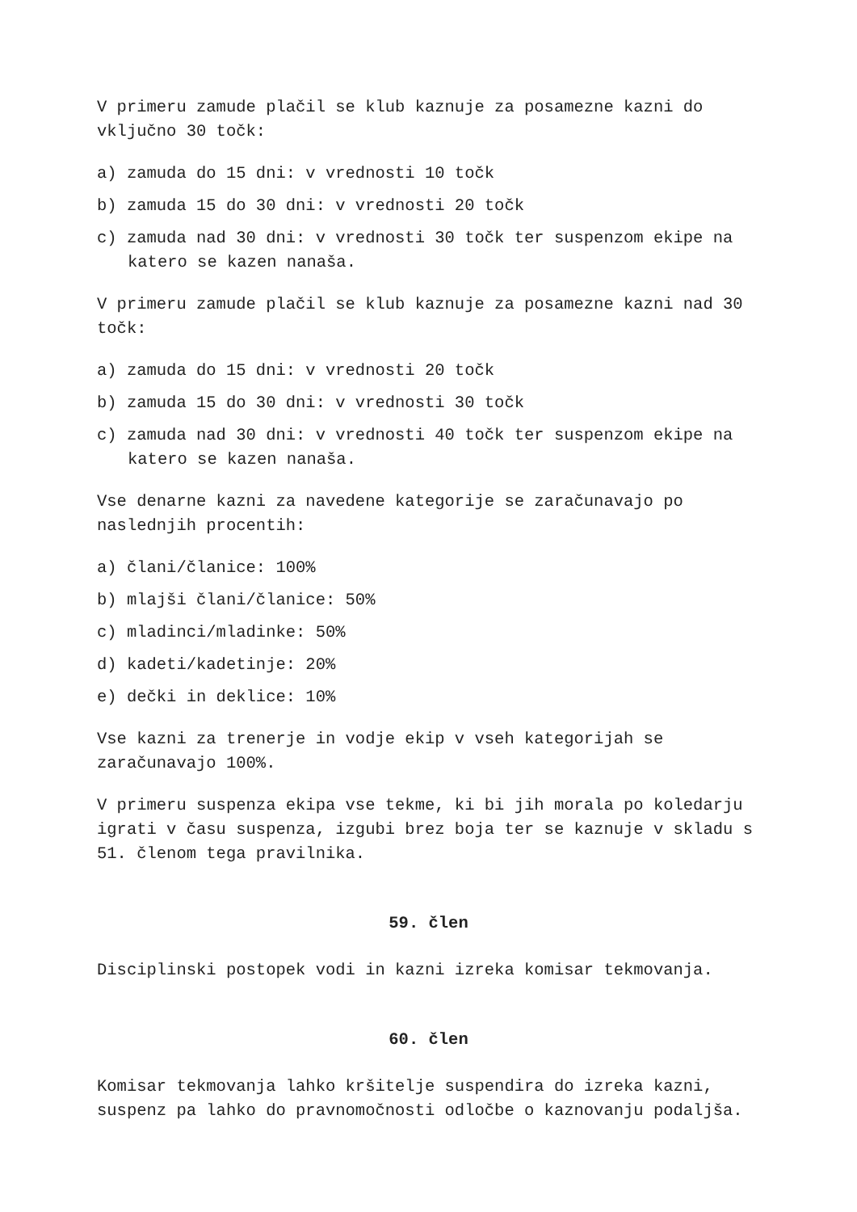V primeru zamude plačil se klub kaznuje za posamezne kazni do vključno 30 točk:
a) zamuda do 15 dni: v vrednosti 10 točk
b) zamuda 15 do 30 dni: v vrednosti 20 točk
c) zamuda nad 30 dni: v vrednosti 30 točk ter suspenzom ekipe na katero se kazen nanaša.
V primeru zamude plačil se klub kaznuje za posamezne kazni nad 30 točk:
a) zamuda do 15 dni: v vrednosti 20 točk
b) zamuda 15 do 30 dni: v vrednosti 30 točk
c) zamuda nad 30 dni: v vrednosti 40 točk ter suspenzom ekipe na katero se kazen nanaša.
Vse denarne kazni za navedene kategorije se zaračunavajo po naslednjih procentih:
a) člani/članice: 100%
b) mlajši člani/članice: 50%
c) mladinci/mladinke: 50%
d) kadeti/kadetinje: 20%
e) dečki in deklice: 10%
Vse kazni za trenerje in vodje ekip v vseh kategorijah se zaračunavajo 100%.
V primeru suspenza ekipa vse tekme, ki bi jih morala po koledarju igrati v času suspenza, izgubi brez boja ter se kaznuje v skladu s 51. členom tega pravilnika.
59. člen
Disciplinski postopek vodi in kazni izreka komisar tekmovanja.
60. člen
Komisar tekmovanja lahko kršitelje suspendira do izreka kazni, suspenz pa lahko do pravnomočnosti odločbe o kaznovanju podaljša.